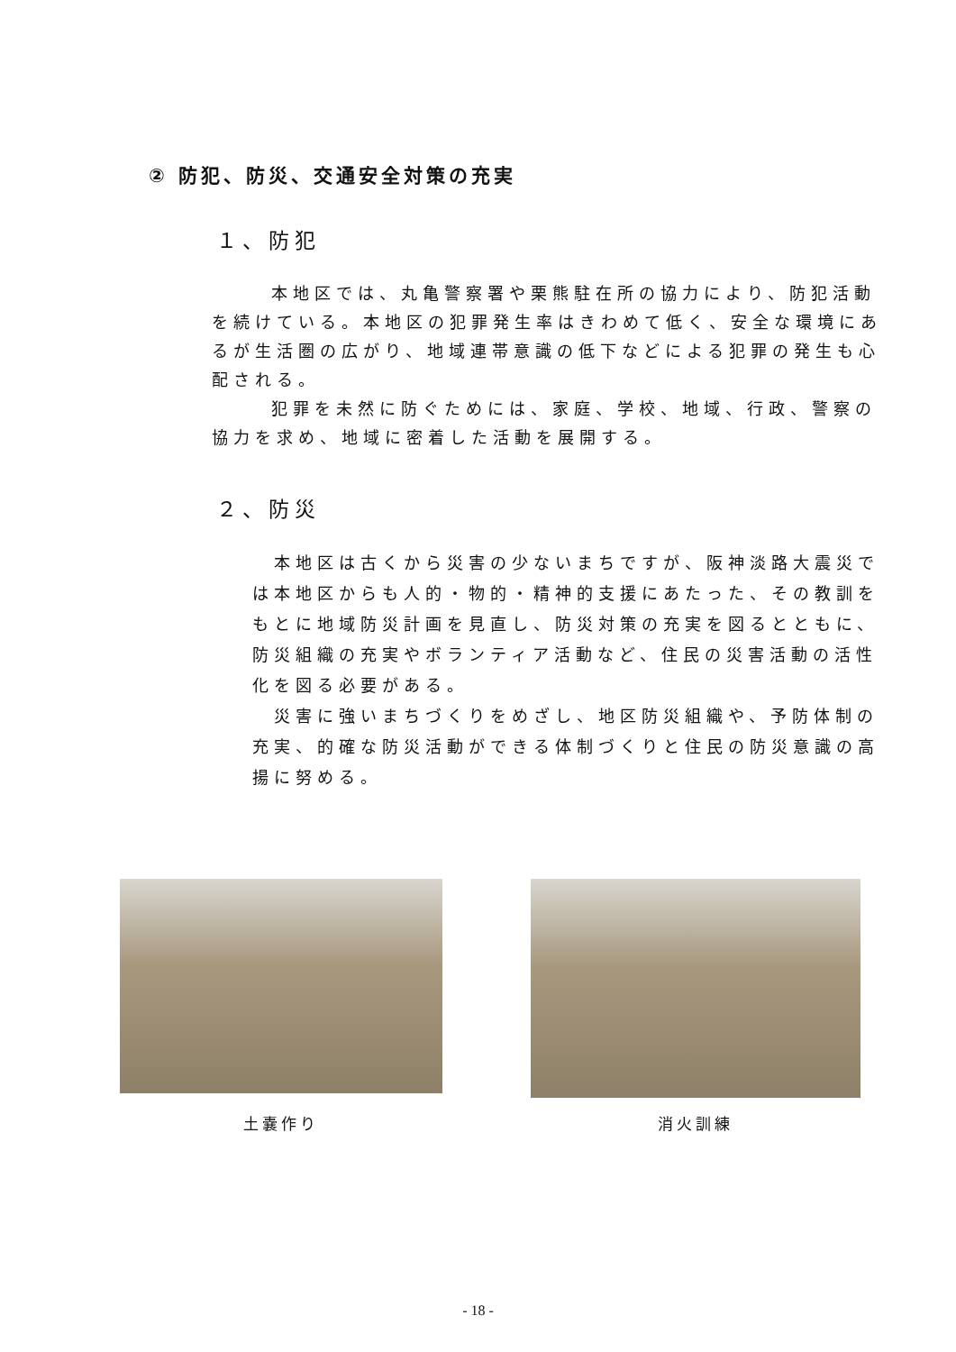② 防犯、防災、交通安全対策の充実
１、防犯
本地区では、丸亀警察署や栗熊駐在所の協力により、防犯活動を続けている。本地区の犯罪発生率はきわめて低く、安全な環境にあるが生活圏の広がり、地域連帯意識の低下などによる犯罪の発生も心配される。
犯罪を未然に防ぐためには、家庭、学校、地域、行政、警察の協力を求め、地域に密着した活動を展開する。
２、防災
本地区は古くから災害の少ないまちですが、阪神淡路大震災では本地区からも人的・物的・精神的支援にあたった、その教訓をもとに地域防災計画を見直し、防災対策の充実を図るとともに、防災組織の充実やボランティア活動など、住民の災害活動の活性化を図る必要がある。
災害に強いまちづくりをめざし、地区防災組織や、予防体制の充実、的確な防災活動ができる体制づくりと住民の防災意識の高揚に努める。
土嚢作り 消火訓練
- 18 -